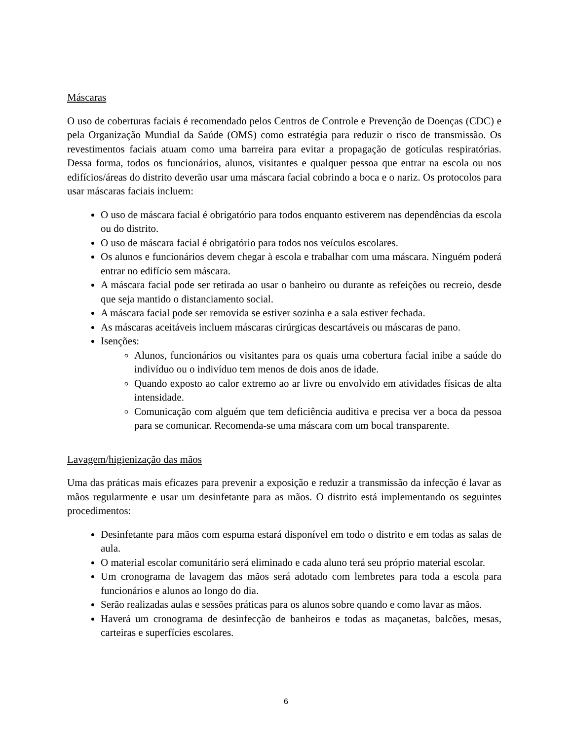Máscaras
O uso de coberturas faciais é recomendado pelos Centros de Controle e Prevenção de Doenças (CDC) e pela Organização Mundial da Saúde (OMS) como estratégia para reduzir o risco de transmissão. Os revestimentos faciais atuam como uma barreira para evitar a propagação de gotículas respiratórias. Dessa forma, todos os funcionários, alunos, visitantes e qualquer pessoa que entrar na escola ou nos edifícios/áreas do distrito deverão usar uma máscara facial cobrindo a boca e o nariz. Os protocolos para usar máscaras faciais incluem:
O uso de máscara facial é obrigatório para todos enquanto estiverem nas dependências da escola ou do distrito.
O uso de máscara facial é obrigatório para todos nos veículos escolares.
Os alunos e funcionários devem chegar à escola e trabalhar com uma máscara. Ninguém poderá entrar no edifício sem máscara.
A máscara facial pode ser retirada ao usar o banheiro ou durante as refeições ou recreio, desde que seja mantido o distanciamento social.
A máscara facial pode ser removida se estiver sozinha e a sala estiver fechada.
As máscaras aceitáveis incluem máscaras cirúrgicas descartáveis ou máscaras de pano.
Isenções:
Alunos, funcionários ou visitantes para os quais uma cobertura facial inibe a saúde do indivíduo ou o indivíduo tem menos de dois anos de idade.
Quando exposto ao calor extremo ao ar livre ou envolvido em atividades físicas de alta intensidade.
Comunicação com alguém que tem deficiência auditiva e precisa ver a boca da pessoa para se comunicar. Recomenda-se uma máscara com um bocal transparente.
Lavagem/higienização das mãos
Uma das práticas mais eficazes para prevenir a exposição e reduzir a transmissão da infecção é lavar as mãos regularmente e usar um desinfetante para as mãos. O distrito está implementando os seguintes procedimentos:
Desinfetante para mãos com espuma estará disponível em todo o distrito e em todas as salas de aula.
O material escolar comunitário será eliminado e cada aluno terá seu próprio material escolar.
Um cronograma de lavagem das mãos será adotado com lembretes para toda a escola para funcionários e alunos ao longo do dia.
Serão realizadas aulas e sessões práticas para os alunos sobre quando e como lavar as mãos.
Haverá um cronograma de desinfecção de banheiros e todas as maçanetas, balcões, mesas, carteiras e superfícies escolares.
6